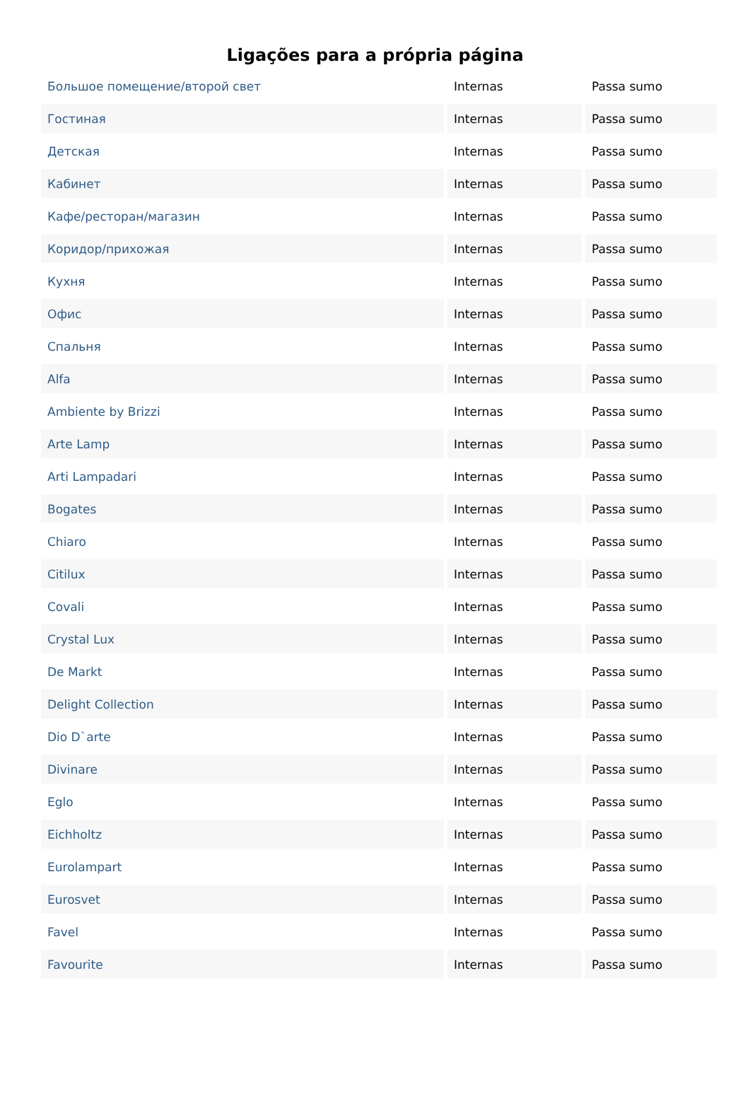Ligações para a própria página
| Большое помещение/второй свет | Internas | Passa sumo |
| Гостиная | Internas | Passa sumo |
| Детская | Internas | Passa sumo |
| Кабинет | Internas | Passa sumo |
| Кафе/ресторан/магазин | Internas | Passa sumo |
| Коридор/прихожая | Internas | Passa sumo |
| Кухня | Internas | Passa sumo |
| Офис | Internas | Passa sumo |
| Спальня | Internas | Passa sumo |
| Alfa | Internas | Passa sumo |
| Ambiente by Brizzi | Internas | Passa sumo |
| Arte Lamp | Internas | Passa sumo |
| Arti Lampadari | Internas | Passa sumo |
| Bogates | Internas | Passa sumo |
| Chiaro | Internas | Passa sumo |
| Citilux | Internas | Passa sumo |
| Covali | Internas | Passa sumo |
| Crystal Lux | Internas | Passa sumo |
| De Markt | Internas | Passa sumo |
| Delight Collection | Internas | Passa sumo |
| Dio D`arte | Internas | Passa sumo |
| Divinare | Internas | Passa sumo |
| Eglo | Internas | Passa sumo |
| Eichholtz | Internas | Passa sumo |
| Eurolampart | Internas | Passa sumo |
| Eurosvet | Internas | Passa sumo |
| Favel | Internas | Passa sumo |
| Favourite | Internas | Passa sumo |